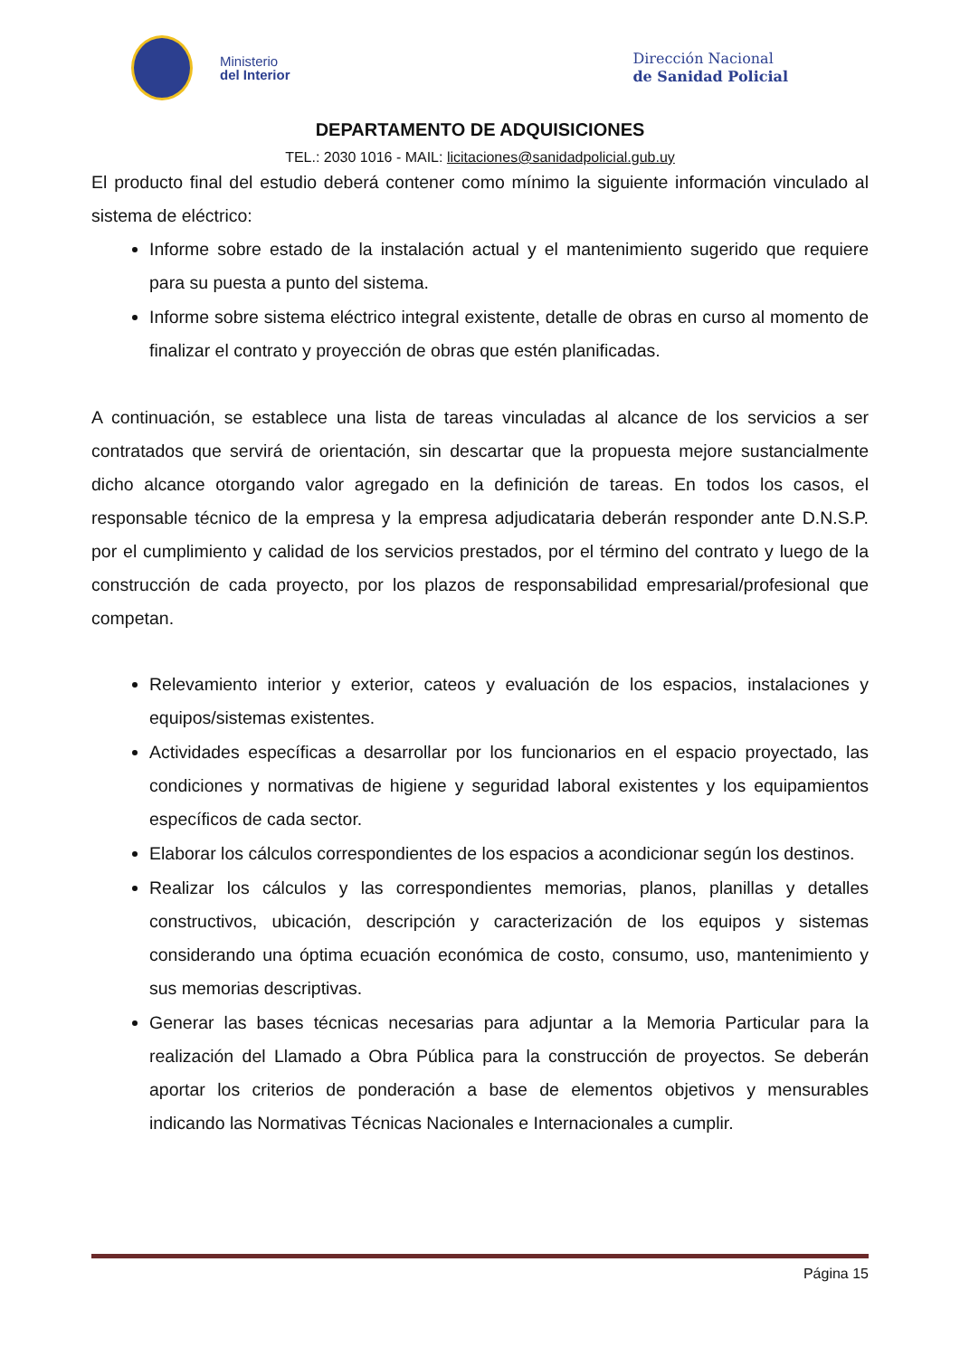Ministerio
del Interior
Dirección Nacional
de Sanidad Policial
DEPARTAMENTO DE ADQUISICIONES
TEL.: 2030 1016 - MAIL: licitaciones@sanidadpolicial.gub.uy
El producto final del estudio deberá contener como mínimo la siguiente información vinculado al sistema de eléctrico:
Informe sobre estado de la instalación actual y el mantenimiento sugerido que requiere para su puesta a punto del sistema.
Informe sobre sistema eléctrico integral existente, detalle de obras en curso al momento de finalizar el contrato y proyección de obras que estén planificadas.
A continuación, se establece una lista de tareas vinculadas al alcance de los servicios a ser contratados que servirá de orientación, sin descartar que la propuesta mejore sustancialmente dicho alcance otorgando valor agregado en la definición de tareas. En todos los casos, el responsable técnico de la empresa y la empresa adjudicataria deberán responder ante D.N.S.P. por el cumplimiento y calidad de los servicios prestados, por el término del contrato y luego de la construcción de cada proyecto, por los plazos de responsabilidad empresarial/profesional que competan.
Relevamiento interior y exterior, cateos y evaluación de los espacios, instalaciones y equipos/sistemas existentes.
Actividades específicas a desarrollar por los funcionarios en el espacio proyectado, las condiciones y normativas de higiene y seguridad laboral existentes y los equipamientos específicos de cada sector.
Elaborar los cálculos correspondientes de los espacios a acondicionar según los destinos.
Realizar los cálculos y las correspondientes memorias, planos, planillas y detalles constructivos, ubicación, descripción y caracterización de los equipos y sistemas considerando una óptima ecuación económica de costo, consumo, uso, mantenimiento y sus memorias descriptivas.
Generar las bases técnicas necesarias para adjuntar a la Memoria Particular para la realización del Llamado a Obra Pública para la construcción de proyectos. Se deberán aportar los criterios de ponderación a base de elementos objetivos y mensurables indicando las Normativas Técnicas Nacionales e Internacionales a cumplir.
Página 15